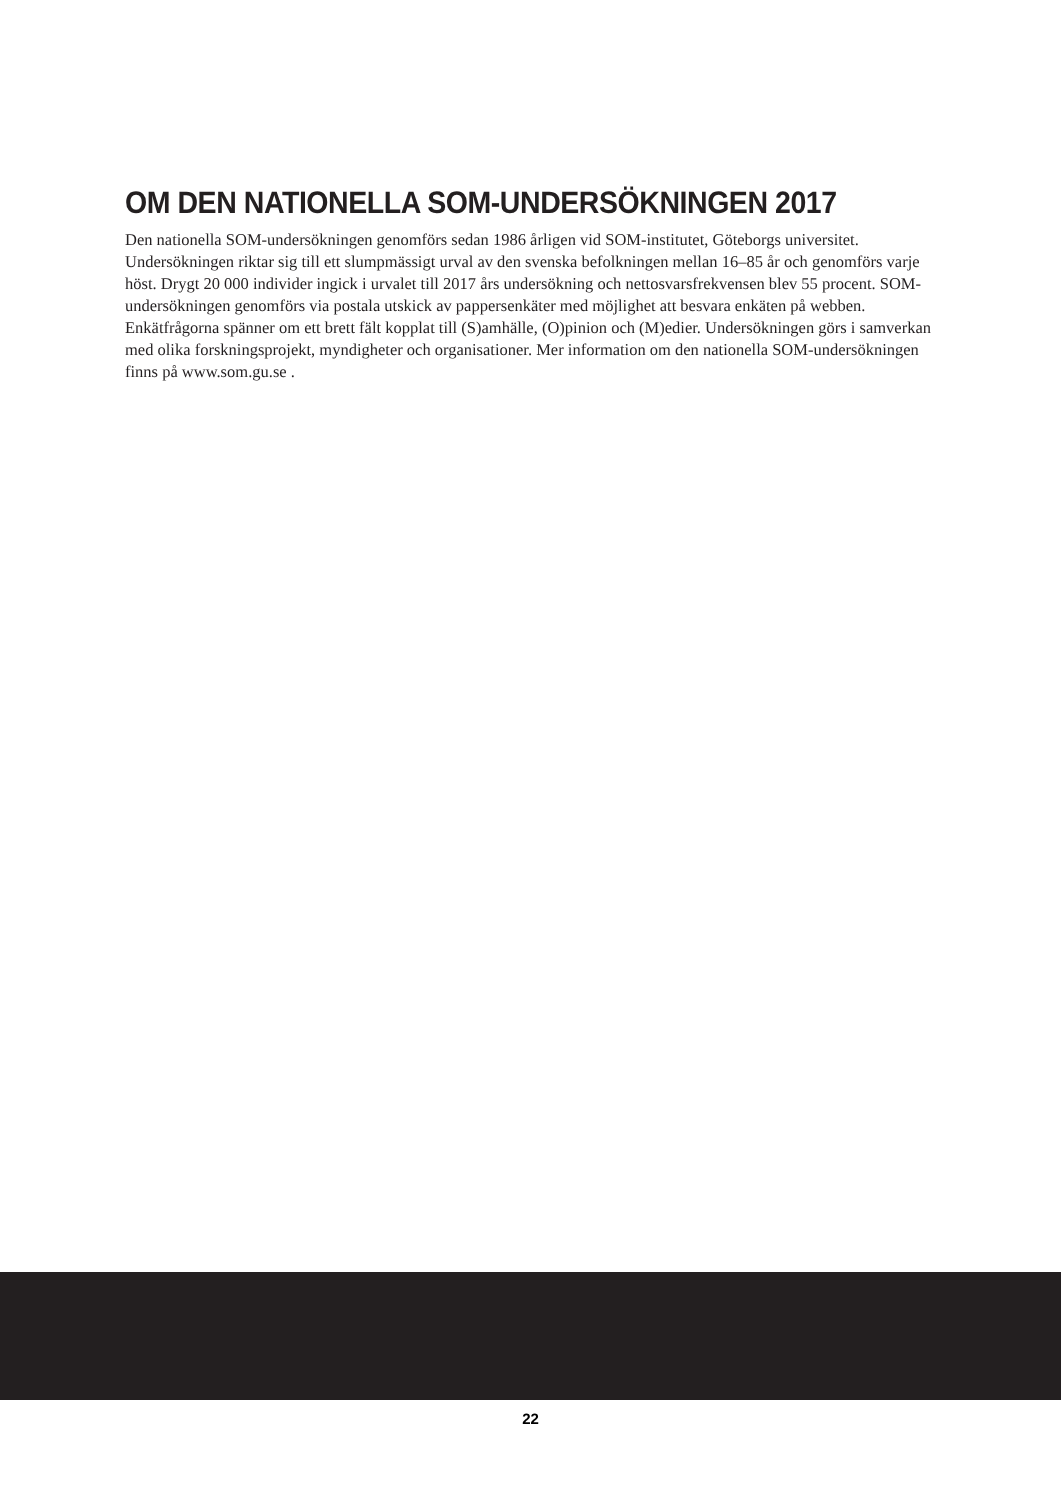OM DEN NATIONELLA SOM-UNDERSÖKNINGEN 2017
Den nationella SOM-undersökningen genomförs sedan 1986 årligen vid SOM-institutet, Göteborgs universitet. Undersökningen riktar sig till ett slumpmässigt urval av den svenska befolkningen mellan 16–85 år och genomförs varje höst. Drygt 20 000 individer ingick i urvalet till 2017 års undersökning och nettosvarsfrekvensen blev 55 procent. SOM-undersökningen genomförs via postala utskick av pappersenkäter med möjlighet att besvara enkäten på webben. Enkätfrågorna spänner om ett brett fält kopplat till (S)amhälle, (O)pinion och (M)edier. Undersökningen görs i samverkan med olika forskningsprojekt, myndigheter och organisationer. Mer information om den nationella SOM-undersökningen finns på www.som.gu.se .
22